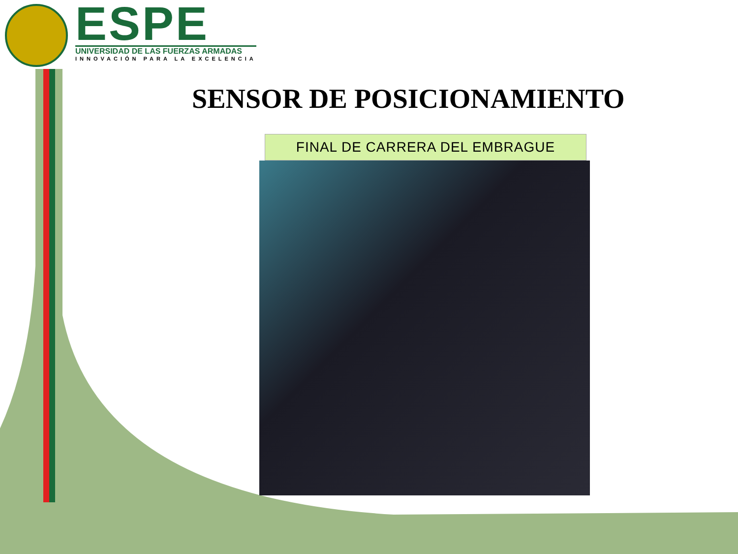ESPE
UNIVERSIDAD DE LAS FUERZAS ARMADAS
INNOVACIÓN PARA LA EXCELENCIA
SENSOR DE POSICIONAMIENTO
FINAL DE CARRERA DEL EMBRAGUE